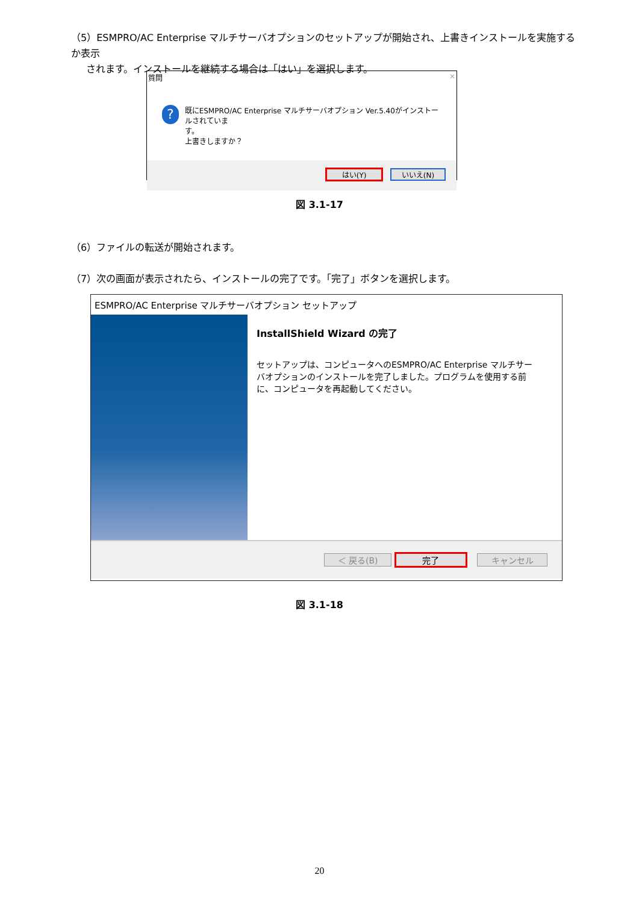（5）ESMPRO/AC Enterprise マルチサーバオプションのセットアップが開始され、上書きインストールを実施するか表示
されます。インストールを継続する場合は「はい」を選択します。
質問 ✕
?
既にESMPRO/AC Enterprise マルチサーバオプション Ver.5.40がインストールされていま
す。
上書きしますか？
はい(Y) いいえ(N)
図 3.1-17
（6）ファイルの転送が開始されます。
（7）次の画面が表示されたら、インストールの完了です。「完了」ボタンを選択します。
ESMPRO/AC Enterprise マルチサーバオプション セットアップ
InstallShield Wizard の完了
セットアップは、コンピュータへのESMPRO/AC Enterprise マルチサーバオプションのインストールを完了しました。プログラムを使用する前に、コンピュータを再起動してください。
＜ 戻る(B) 完了 キャンセル
図 3.1-18
20